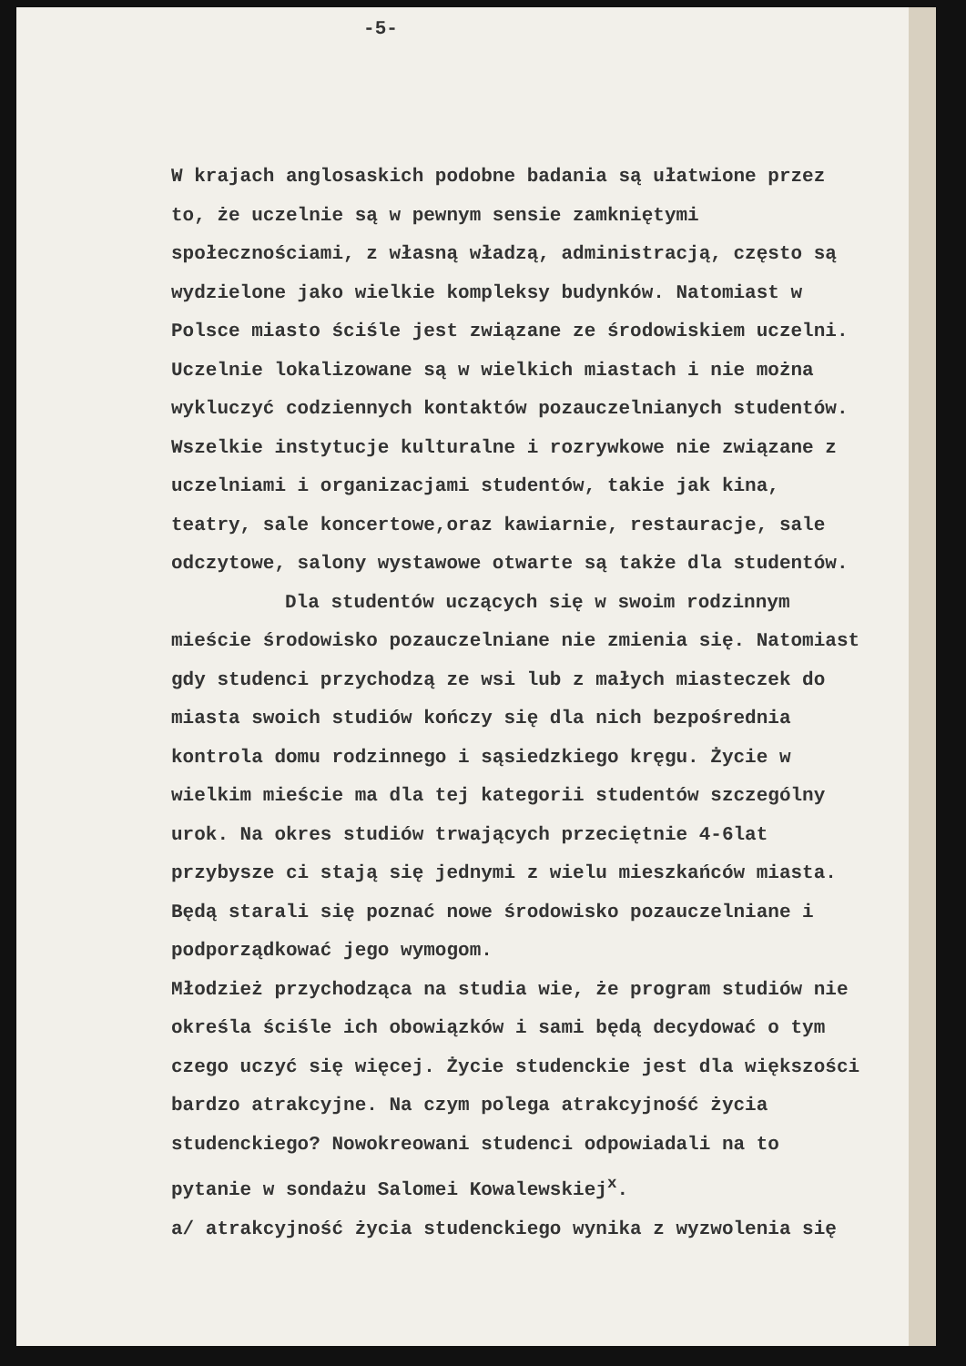-5-
W krajach anglosaskich podobne badania są ułatwione przez to, że uczelnie są w pewnym sensie zamkniętymi społecznościami, z własną władzą, administracją, często są wydzielone jako wielkie kompleksy budynków. Natomiast w Polsce miasto ściśle jest związane ze środowiskiem uczelni. Uczelnie lokalizowane są w wielkich miastach i nie można wykluczyć codziennych kontaktów pozauczelnianych studentów. Wszelkie instytucje kulturalne i rozrywkowe nie związane z uczelniami i organizacjami studentów, takie jak kina, teatry, sale koncertowe,oraz kawiarnie, restauracje, sale odczytowe, salony wystawowe otwarte są także dla studentów.
Dla studentów uczących się w swoim rodzinnym mieście środowisko pozauczelniane nie zmienia się. Natomiast gdy studenci przychodzą ze wsi lub z małych miasteczek do miasta swoich studiów kończy się dla nich bezpośrednia kontrola domu rodzinnego i sąsiedzkiego kręgu. Życie w wielkim mieście ma dla tej kategorii studentów szczególny urok. Na okres studiów trwających przeciętnie 4-6lat przybysze ci stają się jednymi z wielu mieszkańców miasta. Będą starali się poznać nowe środowisko pozauczelniane i podporządkować jego wymogom.
Młodzież przychodząca na studia wie, że program studiów nie określa ściśle ich obowiązków i sami będą decydować o tym czego uczyć się więcej. Życie studenckie jest dla większości bardzo atrakcyjne. Na czym polega atrakcyjność życia studenckiego? Nowokreowani studenci odpowiadali na to pytanie w sondażu Salomei Kowalewskiej<sup>x</sup>.
a/ atrakcyjność życia studenckiego wynika z wyzwolenia się